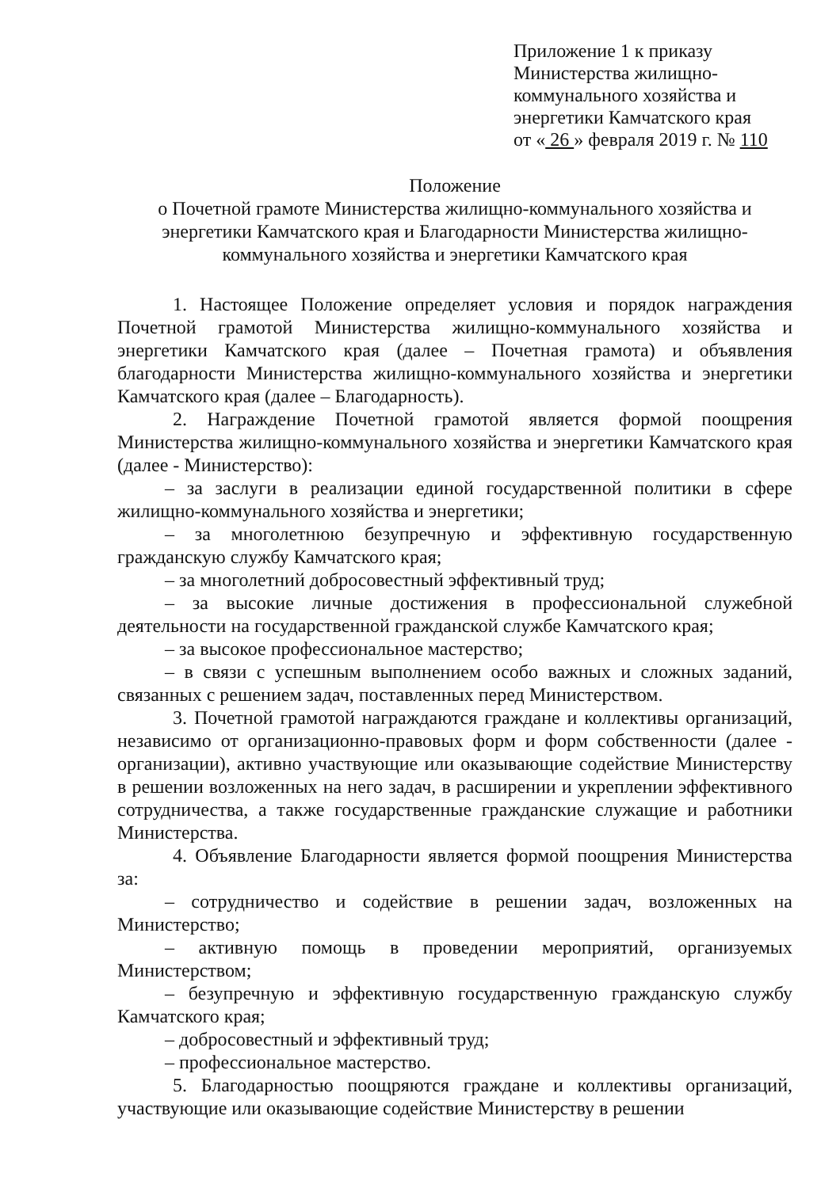Приложение 1 к приказу
Министерства жилищно-
коммунального хозяйства и
энергетики Камчатского края
от « 26 » февраля 2019 г. № 110
Положение
о Почетной грамоте Министерства жилищно-коммунального хозяйства и энергетики Камчатского края и Благодарности Министерства жилищно-коммунального хозяйства и энергетики Камчатского края
1. Настоящее Положение определяет условия и порядок награждения Почетной грамотой Министерства жилищно-коммунального хозяйства и энергетики Камчатского края (далее – Почетная грамота) и объявления благодарности Министерства жилищно-коммунального хозяйства и энергетики Камчатского края (далее – Благодарность).
2. Награждение Почетной грамотой является формой поощрения Министерства жилищно-коммунального хозяйства и энергетики Камчатского края (далее - Министерство):
– за заслуги в реализации единой государственной политики в сфере жилищно-коммунального хозяйства и энергетики;
– за многолетнюю безупречную и эффективную государственную гражданскую службу Камчатского края;
– за многолетний добросовестный эффективный труд;
– за высокие личные достижения в профессиональной служебной деятельности на государственной гражданской службе Камчатского края;
– за высокое профессиональное мастерство;
– в связи с успешным выполнением особо важных и сложных заданий, связанных с решением задач, поставленных перед Министерством.
3. Почетной грамотой награждаются граждане и коллективы организаций, независимо от организационно-правовых форм и форм собственности (далее - организации), активно участвующие или оказывающие содействие Министерству в решении возложенных на него задач, в расширении и укреплении эффективного сотрудничества, а также государственные гражданские служащие и работники Министерства.
4. Объявление Благодарности является формой поощрения Министерства за:
– сотрудничество и содействие в решении задач, возложенных на Министерство;
– активную помощь в проведении мероприятий, организуемых Министерством;
– безупречную и эффективную государственную гражданскую службу Камчатского края;
– добросовестный и эффективный труд;
– профессиональное мастерство.
5. Благодарностью поощряются граждане и коллективы организаций, участвующие или оказывающие содействие Министерству в решении